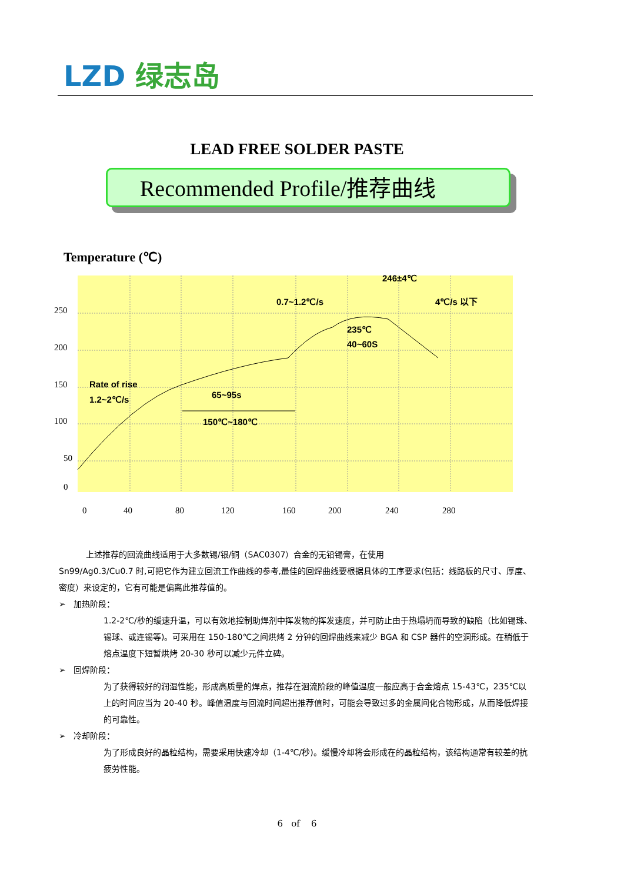LZD 绿志岛
LEAD FREE SOLDER PASTE
Recommended Profile/推荐曲线
Temperature (℃)
250
200
150
100
50
0
0
40
80
120
160
200
240
280
246±4℃
0.7~1.2℃/s
4℃/s 以下
235℃
40~60S
Rate of rise
1.2~2℃/s
65~95s
150℃~180℃
上述推荐的回流曲线适用于大多数锡/银/铜（SAC0307）合金的无铅锡膏，在使用
Sn99/Ag0.3/Cu0.7 时,可把它作为建立回流工作曲线的参考,最佳的回焊曲线要根据具体的工序要求(包括：线路板的尺寸、厚度、密度）来设定的，它有可能是偏离此推荐值的。
➢ 加热阶段：
1.2-2℃/秒的缓速升温，可以有效地控制助焊剂中挥发物的挥发速度，并可防止由于热塌坍而导致的缺陷（比如锡珠、锡球、或连锡等)。可采用在 150-180℃之间烘烤 2 分钟的回焊曲线来减少 BGA 和 CSP 器件的空洞形成。在稍低于熔点温度下短暂烘烤 20-30 秒可以减少元件立碑。
➢ 回焊阶段：
为了获得较好的润湿性能，形成高质量的焊点，推荐在洄流阶段的峰值温度一般应高于合金熔点 15-43℃，235℃以上的时间应当为 20-40 秒。峰值温度与回流时间超出推荐值时，可能会导致过多的金属间化合物形成，从而降低焊接的可靠性。
➢ 冷却阶段：
为了形成良好的晶粒结构，需要采用快速冷却（1-4℃/秒)。缓慢冷却将会形成在的晶粒结构，该结构通常有较差的抗疲劳性能。
6 of 6